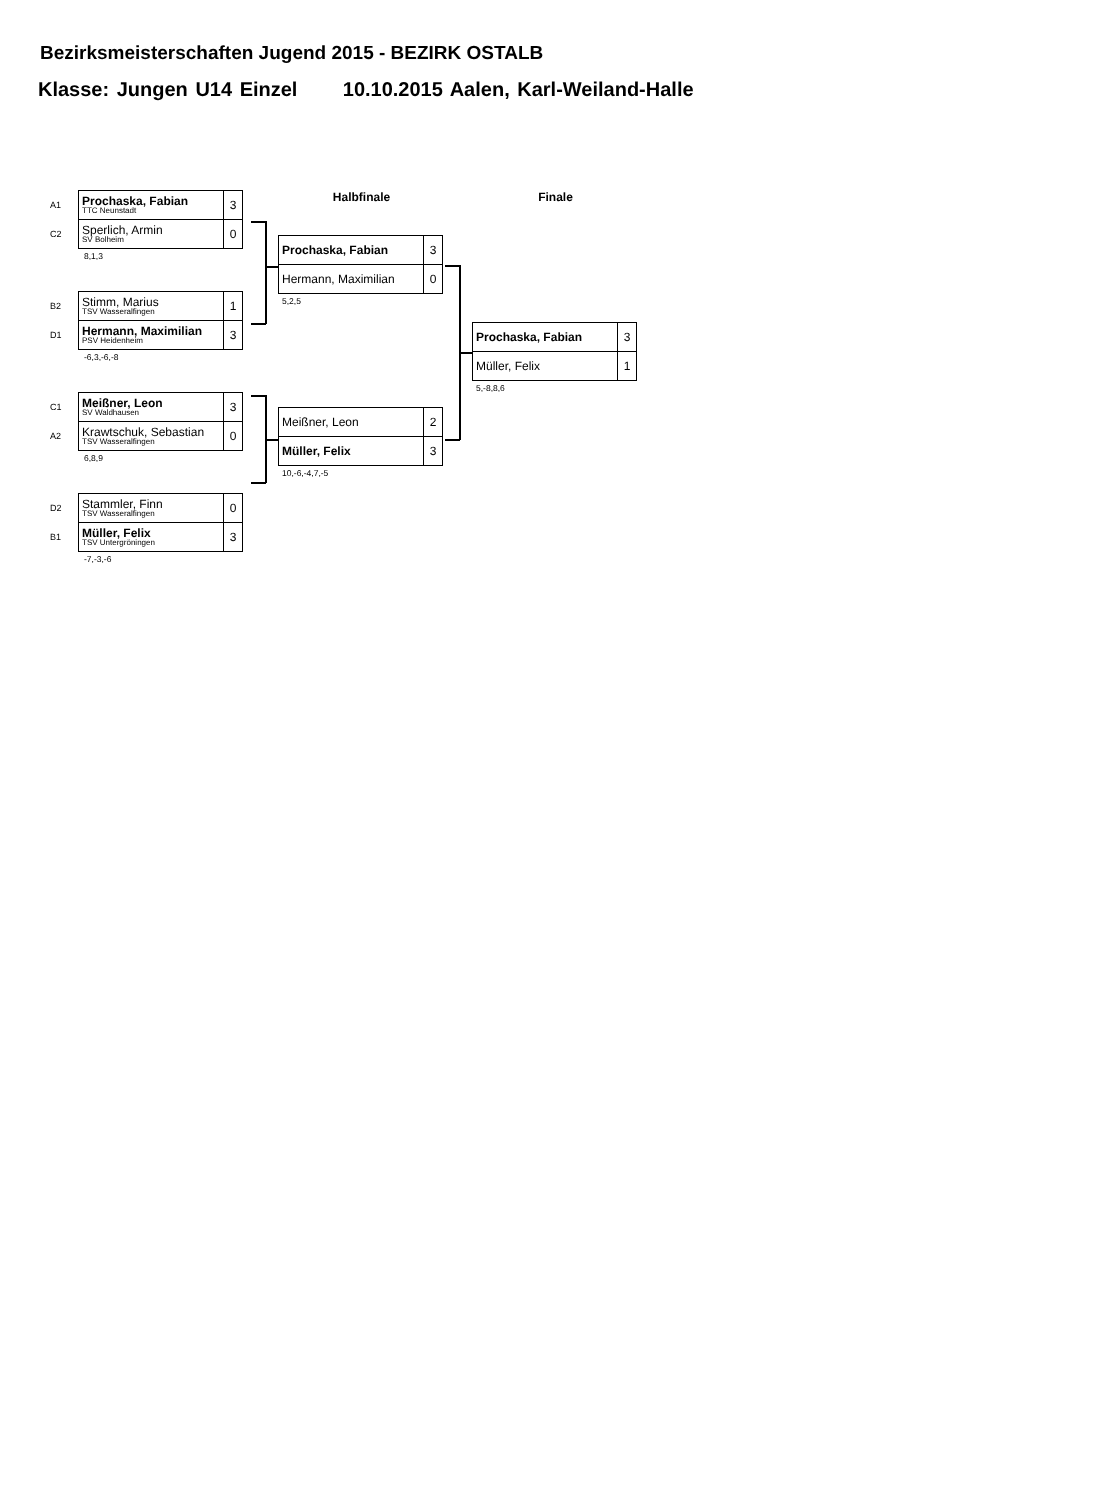Bezirksmeisterschaften Jugend 2015 - BEZIRK OSTALB
Klasse: Jungen U14 Einzel 10.10.2015 Aalen, Karl-Weiland-Halle
| A1 | Prochaska, Fabian TTC Neunstadt | 3 |
| C2 | Sperlich, Armin SV Bolheim | 0 |
8,1,3
| B2 | Stimm, Marius TSV Wasseralfingen | 1 |
| D1 | Hermann, Maximilian PSV Heidenheim | 3 |
-6,3,-6,-8
| C1 | Meißner, Leon SV Waldhausen | 3 |
| A2 | Krawtschuk, Sebastian TSV Wasseralfingen | 0 |
6,8,9
| D2 | Stammler, Finn TSV Wasseralfingen | 0 |
| B1 | Müller, Felix TSV Untergröningen | 3 |
-7,-3,-6
Halbfinale
| Prochaska, Fabian | 3 |
| Hermann, Maximilian | 0 |
5,2,5
| Meißner, Leon | 2 |
| Müller, Felix | 3 |
10,-6,-4,7,-5
Finale
| Prochaska, Fabian | 3 |
| Müller, Felix | 1 |
5,-8,8,6